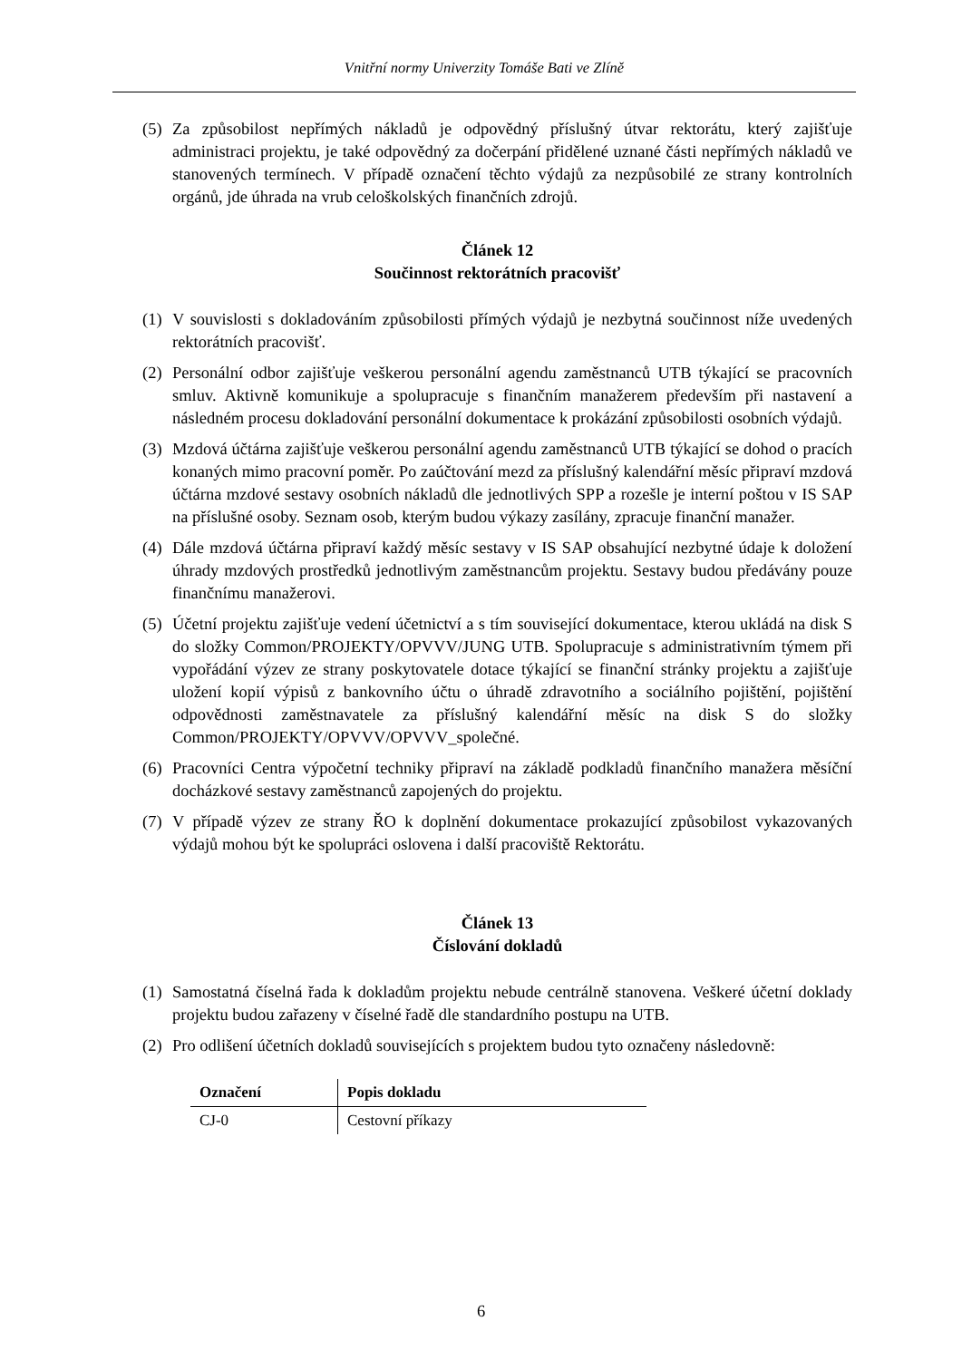Vnitřní normy Univerzity Tomáše Bati ve Zlíně
(5) Za způsobilost nepřímých nákladů je odpovědný příslušný útvar rektorátu, který zajišťuje administraci projektu, je také odpovědný za dočerpání přidělené uznané části nepřímých nákladů ve stanovených termínech. V případě označení těchto výdajů za nezpůsobilé ze strany kontrolních orgánů, jde úhrada na vrub celoškolských finančních zdrojů.
Článek 12
Součinnost rektorátních pracovišť
(1) V souvislosti s dokladováním způsobilosti přímých výdajů je nezbytná součinnost níže uvedených rektorátních pracovišť.
(2) Personální odbor zajišťuje veškerou personální agendu zaměstnanců UTB týkající se pracovních smluv. Aktivně komunikuje a spolupracuje s finančním manažerem především při nastavení a následném procesu dokladování personální dokumentace k prokázání způsobilosti osobních výdajů.
(3) Mzdová účtárna zajišťuje veškerou personální agendu zaměstnanců UTB týkající se dohod o pracích konaných mimo pracovní poměr. Po zaúčtování mezd za příslušný kalendářní měsíc připraví mzdová účtárna mzdové sestavy osobních nákladů dle jednotlivých SPP a rozešle je interní poštou v IS SAP na příslušné osoby. Seznam osob, kterým budou výkazy zasílány, zpracuje finanční manažer.
(4) Dále mzdová účtárna připraví každý měsíc sestavy v IS SAP obsahující nezbytné údaje k doložení úhrady mzdových prostředků jednotlivým zaměstnancům projektu. Sestavy budou předávány pouze finančnímu manažerovi.
(5) Účetní projektu zajišťuje vedení účetnictví a s tím související dokumentace, kterou ukládá na disk S do složky Common/PROJEKTY/OPVVV/JUNG UTB. Spolupracuje s administrativním týmem při vypořádání výzev ze strany poskytovatele dotace týkající se finanční stránky projektu a zajišťuje uložení kopií výpisů z bankovního účtu o úhradě zdravotního a sociálního pojištění, pojištění odpovědnosti zaměstnavatele za příslušný kalendářní měsíc na disk S do složky Common/PROJEKTY/OPVVV/OPVVV_společné.
(6) Pracovníci Centra výpočetní techniky připraví na základě podkladů finančního manažera měsíční docházkové sestavy zaměstnanců zapojených do projektu.
(7) V případě výzev ze strany ŘO k doplnění dokumentace prokazující způsobilost vykazovaných výdajů mohou být ke spolupráci oslovena i další pracoviště Rektorátu.
Článek 13
Číslování dokladů
(1) Samostatná číselná řada k dokladům projektu nebude centrálně stanovena. Veškeré účetní doklady projektu budou zařazeny v číselné řadě dle standardního postupu na UTB.
(2) Pro odlišení účetních dokladů souvisejících s projektem budou tyto označeny následovně:
| Označení | Popis dokladu |
| --- | --- |
| CJ-0 | Cestovní příkazy |
6